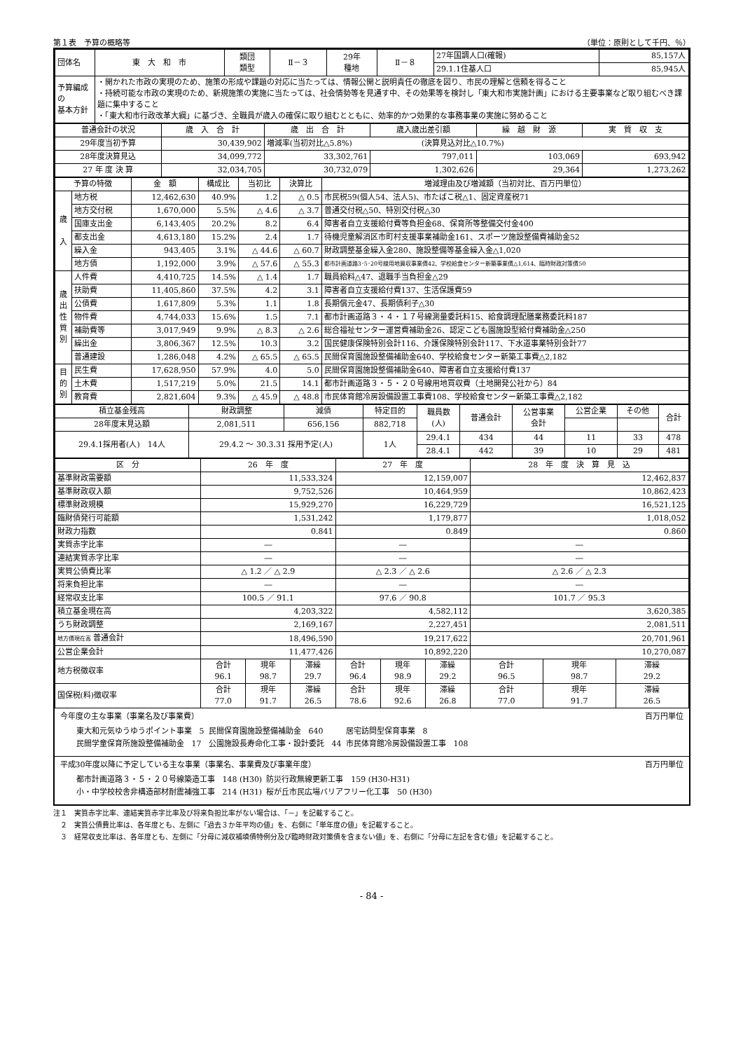第１表　予算の概略等 （単位：原則として千円、％）
| 団体名 | 東 大 和 市 | 類団 類型 | Ⅱ－３ | 29年 種地 | Ⅱ－８ | 27年国調人口(確報) | 85,157人 |
| | | | | | | 29.1.1住基人口 | 85,945人 |
| 予算編成の 基本方針 | ・開かれた市政の実現のため、施策の形成や課題の対応に当たっては、情報公開と説明責任の徹底を図り、市民の理解と信頼を得ること ・持続可能な市政の実現のため、新規施策の実施に当たっては、社会情勢等を見通す中、その効果等を検討し「東大和市実施計画」における主要事業など取り組むべき課題に集中すること ・「東大和市行政改革大綱」に基づき、全職員が歳入の確保に取り組むとともに、効率的かつ効果的な事務事業の実施に努めること | | | | | | |
| 普通会計の状況 | 歳 入 合 計 | 歳 出 合 計 | 歳入歳出差引額 | 繰 越 財 源 | 実 質 収 支 |
| --- | --- | --- | --- | --- | --- |
| 29年度当初予算 | 30,439,902 | 増減率(当初対比△5.8%) (決算見込対比△10.7%) | | | |
| 28年度決算見込 | 34,099,772 | 33,302,761 | 797,011 | 103,069 | 693,942 |
| 27 年 度 決 算 | 32,034,705 | 30,732,079 | 1,302,626 | 29,364 | 1,273,262 |
| 予算の特徴 | | 金 額 | 構成比 | 当初比 | 決算比 | 増減理由及び増減額（当初対比、百万円単位） |
| --- | --- | --- | --- | --- | --- | --- |
| 歳 入 | 地方税 | 12,462,630 | 40.9% | 1.2 | △ 0.5 | 市民税59(個人54、法人5)、市たばこ税△1、固定資産税71 |
| | 地方交付税 | 1,670,000 | 5.5% | △ 4.6 | △ 3.7 | 普通交付税△50、特別交付税△30 |
| | 国庫支出金 | 6,143,405 | 20.2% | 8.2 | 6.4 | 障害者自立支援給付費等負担金68、保育所等整備交付金400 |
| | 都支出金 | 4,613,180 | 15.2% | 2.4 | 1.7 | 待機児童解消区市町村支援事業補助金161、スポーツ施設整備費補助金52 |
| | 繰入金 | 943,405 | 3.1% | △ 44.6 | △ 60.7 | 財政調整基金繰入金280、施設整備等基金繰入金△1,020 |
| | 地方債 | 1,192,000 | 3.9% | △ 57.6 | △ 55.3 | 都市計画道路3･5･20号線用地買収事業債42、学校給食センター新築事業債△1,614、臨時財政対策債50 |
| 歳 出 性 質 別 | 人件費 | 4,410,725 | 14.5% | △ 1.4 | 1.7 | 職員給料△47、退職手当負担金△29 |
| | 扶助費 | 11,405,860 | 37.5% | 4.2 | 3.1 | 障害者自立支援給付費137、生活保護費59 |
| | 公債費 | 1,617,809 | 5.3% | 1.1 | 1.8 | 長期償元金47、長期債利子△30 |
| | 物件費 | 4,744,033 | 15.6% | 1.5 | 7.1 | 都市計画道路３・４・１７号線測量委託料15、給食調理配膳業務委託料187 |
| | 補助費等 | 3,017,949 | 9.9% | △ 8.3 | △ 2.6 | 総合福祉センター運営費補助金26、認定こども園施設型給付費補助金△250 |
| | 繰出金 | 3,806,367 | 12.5% | 10.3 | 3.2 | 国民健康保険特別会計116、介護保険特別会計117、下水道事業特別会計77 |
| | 普通建設 | 1,286,048 | 4.2% | △ 65.5 | △ 65.5 | 民間保育園施設整備補助金640、学校給食センター新築工事費△2,182 |
| 目 的 別 | 民生費 | 17,628,950 | 57.9% | 4.0 | 5.0 | 民間保育園施設整備補助金640、障害者自立支援給付費137 |
| | 土木費 | 1,517,219 | 5.0% | 21.5 | 14.1 | 都市計画道路３・５・２０号線用地買収費（土地開発公社から）84 |
| | 教育費 | 2,821,604 | 9.3% | △ 45.9 | △ 48.8 | 市民体育館冷房設備設置工事費108、学校給食センター新築工事費△2,182 |
| 積立基金残高 | 財政調整 | 減債 | 特定目的 | 職員数 (人) | 普通会計 | 公営事業 会計 | 公営企業 | その他 | 合計 |
| --- | --- | --- | --- | --- | --- | --- | --- | --- | --- |
| 28年度末見込額 | 2,081,511 | 656,156 | 882,718 | | | | | | |
| 29.4.1採用者(人) 14人 | 29.4.2 ～ 30.3.31 採用予定(人) | | 1人 | 29.4.1 | 434 | 44 | 11 | 33 | 478 |
| | | | | 28.4.1 | 442 | 39 | 10 | 29 | 481 |
| 区 分 | 26 年 度 | | | 27 年 度 | | | 28 年 度 決 算 見 込 | | |
| --- | --- | --- | --- | --- | --- | --- | --- | --- | --- |
| 基準財政需要額 | 11,533,324 | | | 12,159,007 | | | 12,462,837 | | |
| 基準財政収入額 | 9,752,526 | | | 10,464,959 | | | 10,862,423 | | |
| 標準財政規模 | 15,929,270 | | | 16,229,729 | | | 16,521,125 | | |
| 臨財債発行可能額 | 1,531,242 | | | 1,179,877 | | | 1,018,052 | | |
| 財政力指数 | 0.841 | | | 0.849 | | | 0.860 | | |
| 実質赤字比率 | ― | | | ― | | | ― | | |
| 連結実質赤字比率 | ― | | | ― | | | ― | | |
| 実質公債費比率 | △ 1.2 ／ △ 2.9 | | | △ 2.3 ／ △ 2.6 | | | △ 2.6 ／ △ 2.3 | | |
| 将来負担比率 | ― | | | ― | | | ― | | |
| 経常収支比率 | 100.5 ／ 91.1 | | | 97.6 ／ 90.8 | | | 101.7 ／ 95.3 | | |
| 積立基金現在高 | 4,203,322 | | | 4,582,112 | | | 3,620,385 | | |
| うち財政調整 | 2,169,167 | | | 2,227,451 | | | 2,081,511 | | |
| 地方債現在高 普通会計 | 18,496,590 | | | 19,217,622 | | | 20,701,961 | | |
| 公営企業会計 | 11,477,426 | | | 10,892,220 | | | 10,270,087 | | |
| 地方税徴収率 | 合計 96.1 | 現年 98.7 | 滞繰 29.7 | 合計 96.4 | 現年 98.9 | 滞繰 29.2 | 合計 96.5 | 現年 98.7 | 滞繰 29.2 |
| 国保税(料)徴収率 | 合計 77.0 | 現年 91.7 | 滞繰 26.5 | 合計 78.6 | 現年 92.6 | 滞繰 26.8 | 合計 77.0 | 現年 91.7 | 滞繰 26.5 |
今年度の主な事業（事業名及び事業費） 百万円単位
| 東大和元気ゆうゆうポイント事業 5 | 民間保育園施設整備補助金 640 | 居宅訪問型保育事業 8 |
| 民間学童保育所施設整備補助金 17 | 公園施設長寿命化工事・設計委託 44 | 市民体育館冷房設備設置工事 108 |
平成30年度以降に予定している主な事業（事業名、事業費及び事業年度） 百万円単位
| 都市計画道路３・５・２０号線築造工事 148 (H30) | 防災行政無線更新工事 159 (H30-H31) |
| 小・中学校校舎非構造部材耐震補強工事 214 (H31) | 桜が丘市民広場バリアフリー化工事 50 (H30) |
注１　実質赤字比率、連結実質赤字比率及び将来負担比率がない場合は、「－」を記載すること。
　２　実質公債費比率は、各年度とも、左側に「過去３か年平均の値」を、右側に「単年度の値」を記載すること。
　３　経常収支比率は、各年度とも、左側に「分母に減収補填債特例分及び臨時財政対策債を含まない値」を、右側に「分母に左記を含む値」を記載すること。
- 84 -